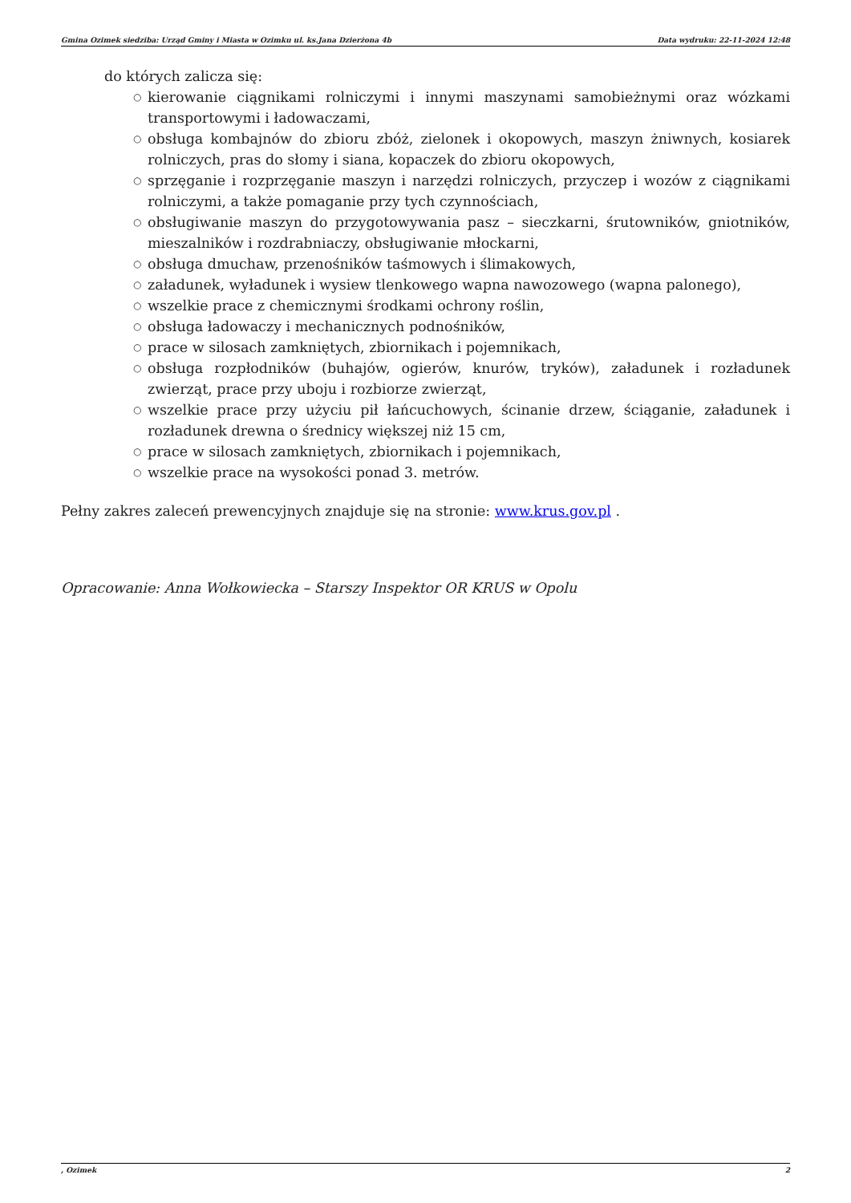Gmina Ozimek siedziba: Urząd Gminy i Miasta w Ozimku ul. ks.Jana Dzierżona 4b Data wydruku: 22-11-2024 12:48
do których zalicza się:
○ kierowanie ciągnikami rolniczymi i innymi maszynami samobieżnymi oraz wózkami transportowymi i ładowaczami,
○ obsługa kombajnów do zbioru zbóż, zielonek i okopowych, maszyn żniwnych, kosiarek rolniczych, pras do słomy i siana, kopaczek do zbioru okopowych,
○ sprzęganie i rozprzęganie maszyn i narzędzi rolniczych, przyczep i wozów z ciągnikami rolniczymi, a także pomaganie przy tych czynnościach,
○ obsługiwanie maszyn do przygotowywania pasz – sieczkarni, śrutowników, gniotników, mieszalników i rozdrabniaczy, obsługiwanie młockarni,
○ obsługa dmuchaw, przenośników taśmowych i ślimakowych,
○ załadunek, wyładunek i wysiew tlenkowego wapna nawozowego (wapna palonego),
○ wszelkie prace z chemicznymi środkami ochrony roślin,
○ obsługa ładowaczy i mechanicznych podnośników,
○ prace w silosach zamkniętych, zbiornikach i pojemnikach,
○ obsługa rozpłodników (buhajów, ogierów, knurów, tryków), załadunek i rozładunek zwierząt, prace przy uboju i rozbiorze zwierząt,
○ wszelkie prace przy użyciu pił łańcuchowych, ścinanie drzew, ściąganie, załadunek i rozładunek drewna o średnicy większej niż 15 cm,
○ prace w silosach zamkniętych, zbiornikach i pojemnikach,
○ wszelkie prace na wysokości ponad 3. metrów.
Pełny zakres zaleceń prewencyjnych znajduje się na stronie: www.krus.gov.pl .
Opracowanie: Anna Wołkowiecka – Starszy Inspektor OR KRUS w Opolu
, Ozimek 2